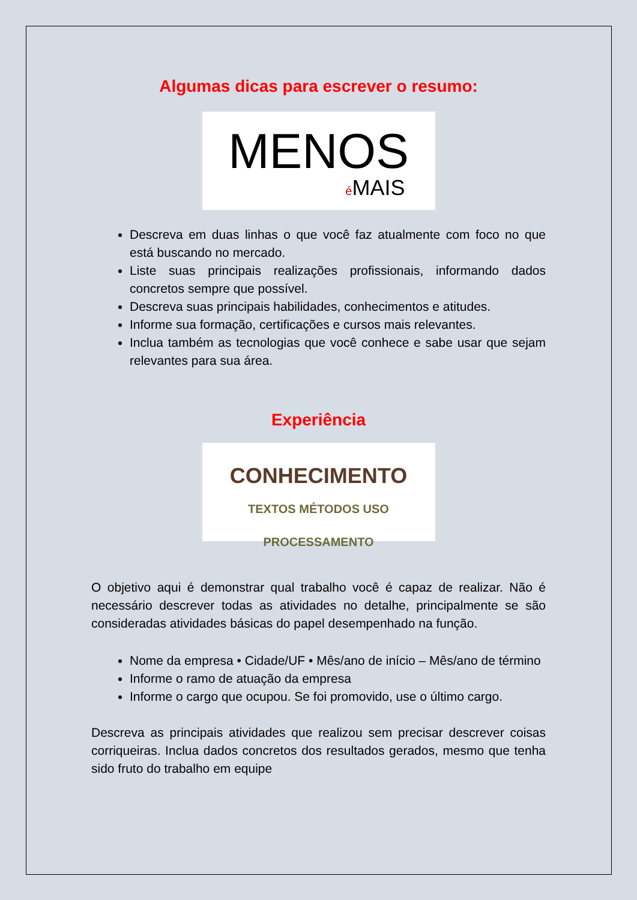Algumas dicas para escrever o resumo:
MENOS
é MAIS
Descreva em duas linhas o que você faz atualmente com foco no que está buscando no mercado.
Liste suas principais realizações profissionais, informando dados concretos sempre que possível.
Descreva suas principais habilidades, conhecimentos e atitudes.
Informe sua formação, certificações e cursos mais relevantes.
Inclua também as tecnologias que você conhece e sabe usar que sejam relevantes para sua área.
Experiência
CONHECIMENTO
TEXTOS MÉTODOS USO PROCESSAMENTO
O objetivo aqui é demonstrar qual trabalho você é capaz de realizar. Não é necessário descrever todas as atividades no detalhe, principalmente se são consideradas atividades básicas do papel desempenhado na função.
Nome da empresa • Cidade/UF • Mês/ano de início – Mês/ano de término
Informe o ramo de atuação da empresa
Informe o cargo que ocupou. Se foi promovido, use o último cargo.
Descreva as principais atividades que realizou sem precisar descrever coisas corriqueiras. Inclua dados concretos dos resultados gerados, mesmo que tenha sido fruto do trabalho em equipe